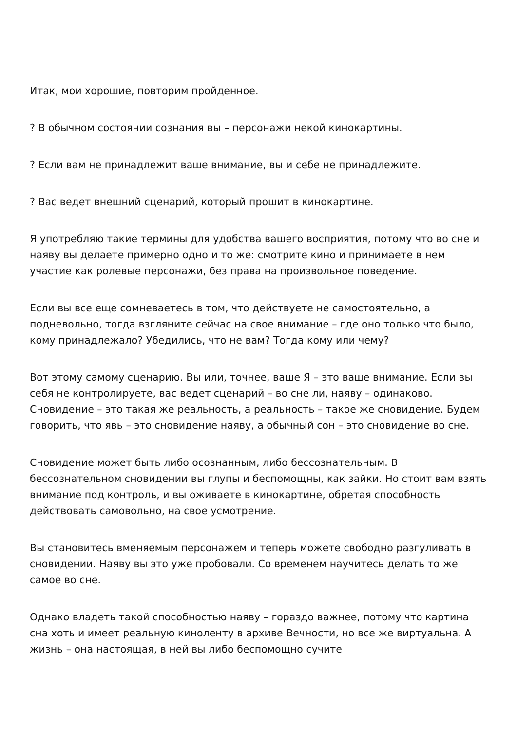Итак, мои хорошие, повторим пройденное.
? В обычном состоянии сознания вы – персонажи некой кинокартины.
? Если вам не принадлежит ваше внимание, вы и себе не принадлежите.
? Вас ведет внешний сценарий, который прошит в кинокартине.
Я употребляю такие термины для удобства вашего восприятия, потому что во сне и наяву вы делаете примерно одно и то же: смотрите кино и принимаете в нем участие как ролевые персонажи, без права на произвольное поведение.
Если вы все еще сомневаетесь в том, что действуете не самостоятельно, а подневольно, тогда взгляните сейчас на свое внимание – где оно только что было, кому принадлежало? Убедились, что не вам? Тогда кому или чему?
Вот этому самому сценарию. Вы или, точнее, ваше Я – это ваше внимание. Если вы себя не контролируете, вас ведет сценарий – во сне ли, наяву – одинаково. Сновидение – это такая же реальность, а реальность – такое же сновидение. Будем говорить, что явь – это сновидение наяву, а обычный сон – это сновидение во сне.
Сновидение может быть либо осознанным, либо бессознательным. В бессознательном сновидении вы глупы и беспомощны, как зайки. Но стоит вам взять внимание под контроль, и вы оживаете в кинокартине, обретая способность действовать самовольно, на свое усмотрение.
Вы становитесь вменяемым персонажем и теперь можете свободно разгуливать в сновидении. Наяву вы это уже пробовали. Со временем научитесь делать то же самое во сне.
Однако владеть такой способностью наяву – гораздо важнее, потому что картина сна хоть и имеет реальную киноленту в архиве Вечности, но все же виртуальна. А жизнь – она настоящая, в ней вы либо беспомощно сучите